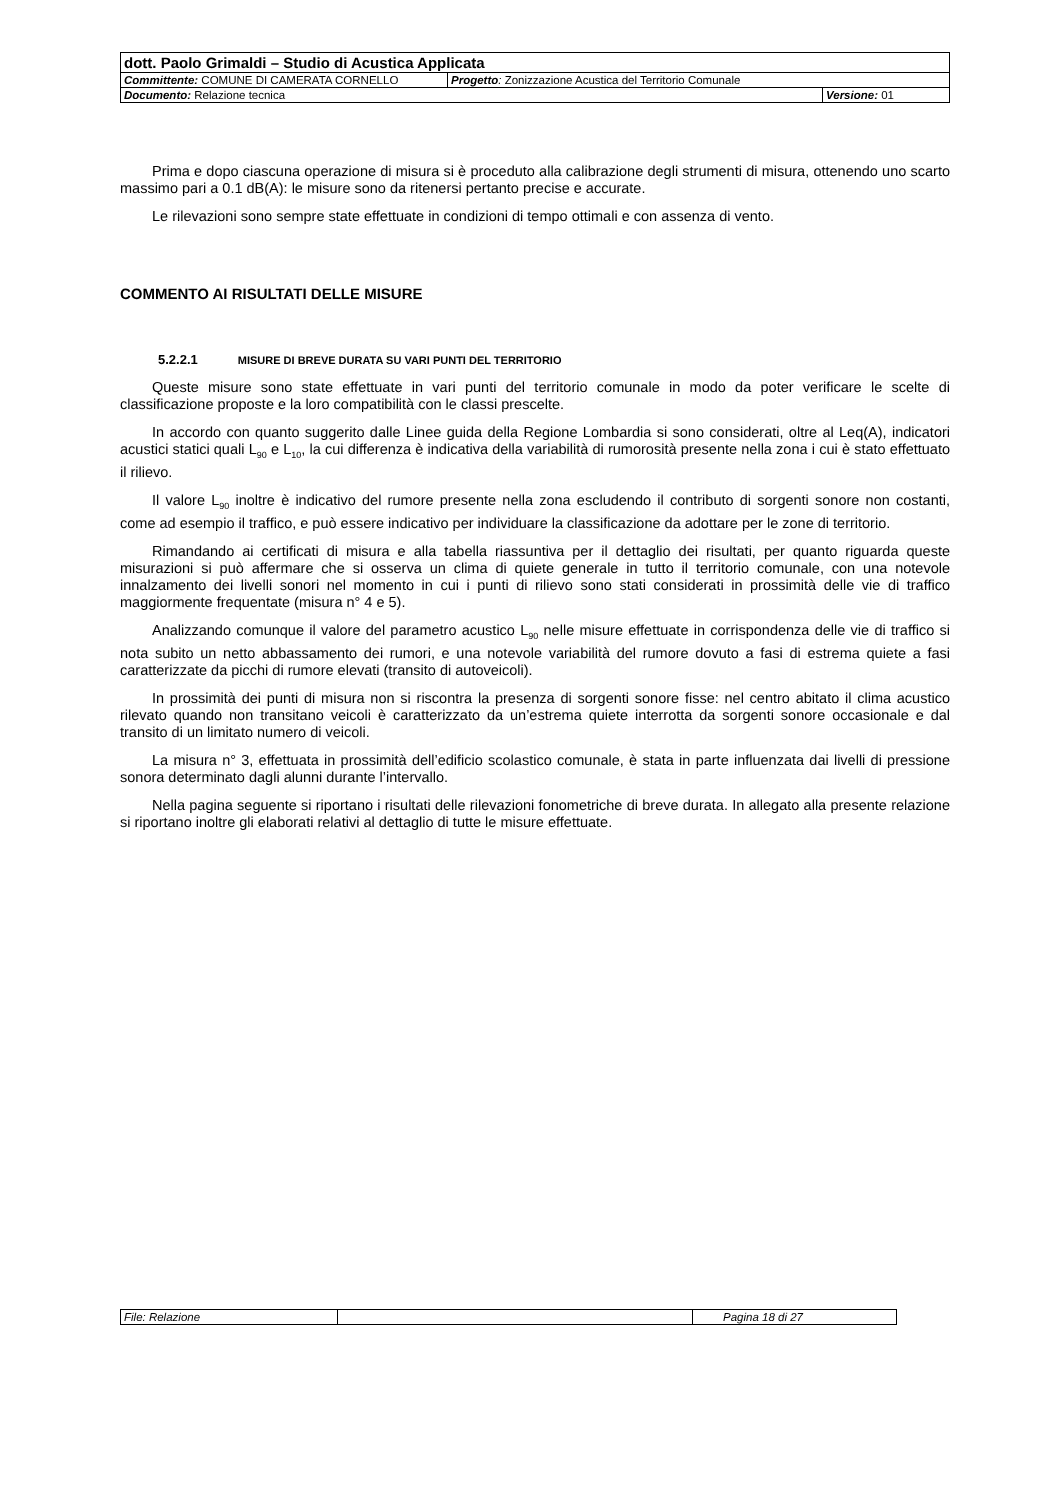| dott. Paolo Grimaldi – Studio di Acustica Applicata | | |
| Committente: COMUNE DI CAMERATA CORNELLO | Progetto : Zonizzazione Acustica del Territorio Comunale | |
| Documento: Relazione tecnica | | Versione: 01 |
Prima e dopo ciascuna operazione di misura si è proceduto alla calibrazione degli strumenti di misura, ottenendo uno scarto massimo pari a 0.1 dB(A): le misure sono da ritenersi pertanto precise e accurate.
Le rilevazioni sono sempre state effettuate in condizioni di tempo ottimali e con assenza di vento.
COMMENTO AI RISULTATI DELLE MISURE
5.2.2.1 MISURE DI BREVE DURATA SU VARI PUNTI DEL TERRITORIO
Queste misure sono state effettuate in vari punti del territorio comunale in modo da poter verificare le scelte di classificazione proposte e la loro compatibilità con le classi prescelte.
In accordo con quanto suggerito dalle Linee guida della Regione Lombardia si sono considerati, oltre al Leq(A), indicatori acustici statici quali L<sub>90</sub> e L<sub>10</sub>, la cui differenza è indicativa della variabilità di rumorosità presente nella zona i cui è stato effettuato il rilievo.
Il valore L<sub>90</sub> inoltre è indicativo del rumore presente nella zona escludendo il contributo di sorgenti sonore non costanti, come ad esempio il traffico, e può essere indicativo per individuare la classificazione da adottare per le zone di territorio.
Rimandando ai certificati di misura e alla tabella riassuntiva per il dettaglio dei risultati, per quanto riguarda queste misurazioni si può affermare che si osserva un clima di quiete generale in tutto il territorio comunale, con una notevole innalzamento dei livelli sonori nel momento in cui i punti di rilievo sono stati considerati in prossimità delle vie di traffico maggiormente frequentate (misura n° 4 e 5).
Analizzando comunque il valore del parametro acustico L<sub>90</sub> nelle misure effettuate in corrispondenza delle vie di traffico si nota subito un netto abbassamento dei rumori, e una notevole variabilità del rumore dovuto a fasi di estrema quiete a fasi caratterizzate da picchi di rumore elevati (transito di autoveicoli).
In prossimità dei punti di misura non si riscontra la presenza di sorgenti sonore fisse: nel centro abitato il clima acustico rilevato quando non transitano veicoli è caratterizzato da un’estrema quiete interrotta da sorgenti sonore occasionale e dal transito di un limitato numero di veicoli.
La misura n° 3, effettuata in prossimità dell’edificio scolastico comunale, è stata in parte influenzata dai livelli di pressione sonora determinato dagli alunni durante l’intervallo.
Nella pagina seguente si riportano i risultati delle rilevazioni fonometriche di breve durata. In allegato alla presente relazione si riportano inoltre gli elaborati relativi al dettaglio di tutte le misure effettuate.
| File: Relazione | | Pagina 18 di 27 |